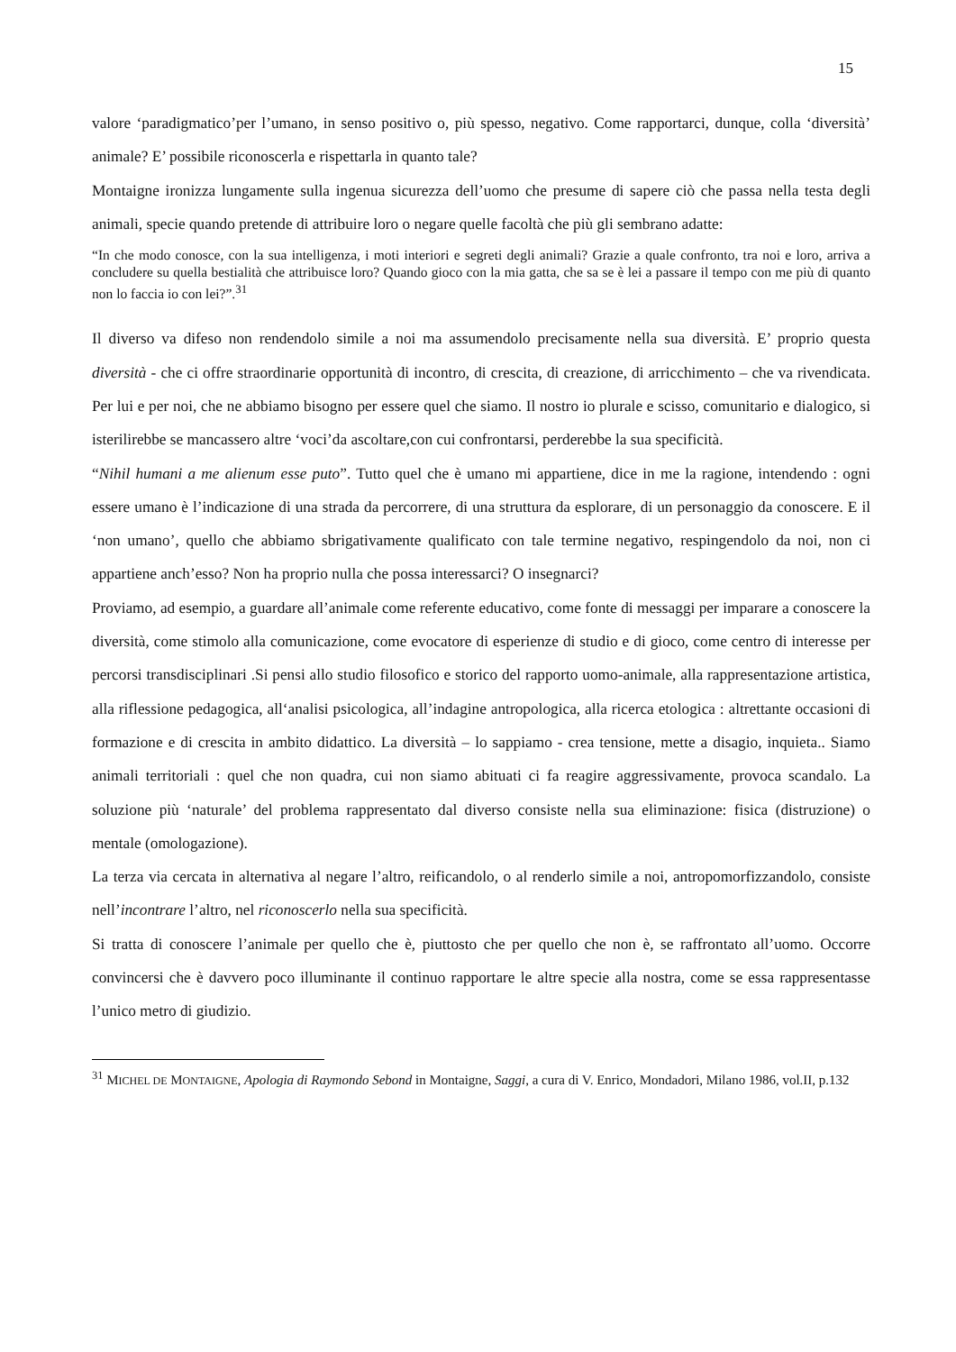15
valore ‘paradigmatico’per l’umano, in senso positivo o, più spesso, negativo. Come rapportarci, dunque, colla ‘diversità’ animale? E’ possibile riconoscerla e rispettarla in quanto tale?
Montaigne ironizza lungamente sulla ingenua sicurezza dell’uomo che presume di sapere ciò che passa nella testa degli animali, specie quando pretende di attribuire loro o negare quelle facoltà che più gli sembrano adatte:
“In che modo conosce, con la sua intelligenza, i moti interiori e segreti degli animali? Grazie a quale confronto, tra noi e loro, arriva a concludere su quella bestialità che attribuisce loro? Quando gioco con la mia gatta, che sa se è lei a passare il tempo con me più di quanto non lo faccia io con lei?”.<sup>31</sup>
Il diverso va difeso non rendendolo simile a noi ma assumendolo precisamente nella sua diversità. E’ proprio questa diversità - che ci offre straordinarie opportunità di incontro, di crescita, di creazione, di arricchimento – che va rivendicata. Per lui e per noi, che ne abbiamo bisogno per essere quel che siamo. Il nostro io plurale e scisso, comunitario e dialogico, si isterilirebbe se mancassero altre ‘voci’da ascoltare,con cui confrontarsi, perderebbe la sua specificità.
“Nihil humani a me alienum esse puto”. Tutto quel che è umano mi appartiene, dice in me la ragione, intendendo : ogni essere umano è l’indicazione di una strada da percorrere, di una struttura da esplorare, di un personaggio da conoscere. E il ‘non umano’, quello che abbiamo sbrigativamente qualificato con tale termine negativo, respingendolo da noi, non ci appartiene anch’esso? Non ha proprio nulla che possa interessarci? O insegnarci?
Proviamo, ad esempio, a guardare all’animale come referente educativo, come fonte di messaggi per imparare a conoscere la diversità, come stimolo alla comunicazione, come evocatore di esperienze di studio e di gioco, come centro di interesse per percorsi transdisciplinari .Si pensi allo studio filosofico e storico del rapporto uomo-animale, alla rappresentazione artistica, alla riflessione pedagogica, all‘analisi psicologica, all’indagine antropologica, alla ricerca etologica : altrettante occasioni di formazione e di crescita in ambito didattico. La diversità – lo sappiamo - crea tensione, mette a disagio, inquieta.. Siamo animali territoriali : quel che non quadra, cui non siamo abituati ci fa reagire aggressivamente, provoca scandalo. La soluzione più ‘naturale’ del problema rappresentato dal diverso consiste nella sua eliminazione: fisica (distruzione) o mentale (omologazione).
La terza via cercata in alternativa al negare l’altro, reificandolo, o al renderlo simile a noi, antropomorfizzandolo, consiste nell’incontrare l’altro, nel riconoscerlo nella sua specificità.
Si tratta di conoscere l’animale per quello che è, piuttosto che per quello che non è, se raffrontato all’uomo. Occorre convincersi che è davvero poco illuminante il continuo rapportare le altre specie alla nostra, come se essa rappresentasse l’unico metro di giudizio.
<sup>31</sup> MICHEL DE MONTAIGNE, Apologia di Raymondo Sebond in Montaigne, Saggi, a cura di V. Enrico, Mondadori, Milano 1986, vol.II, p.132